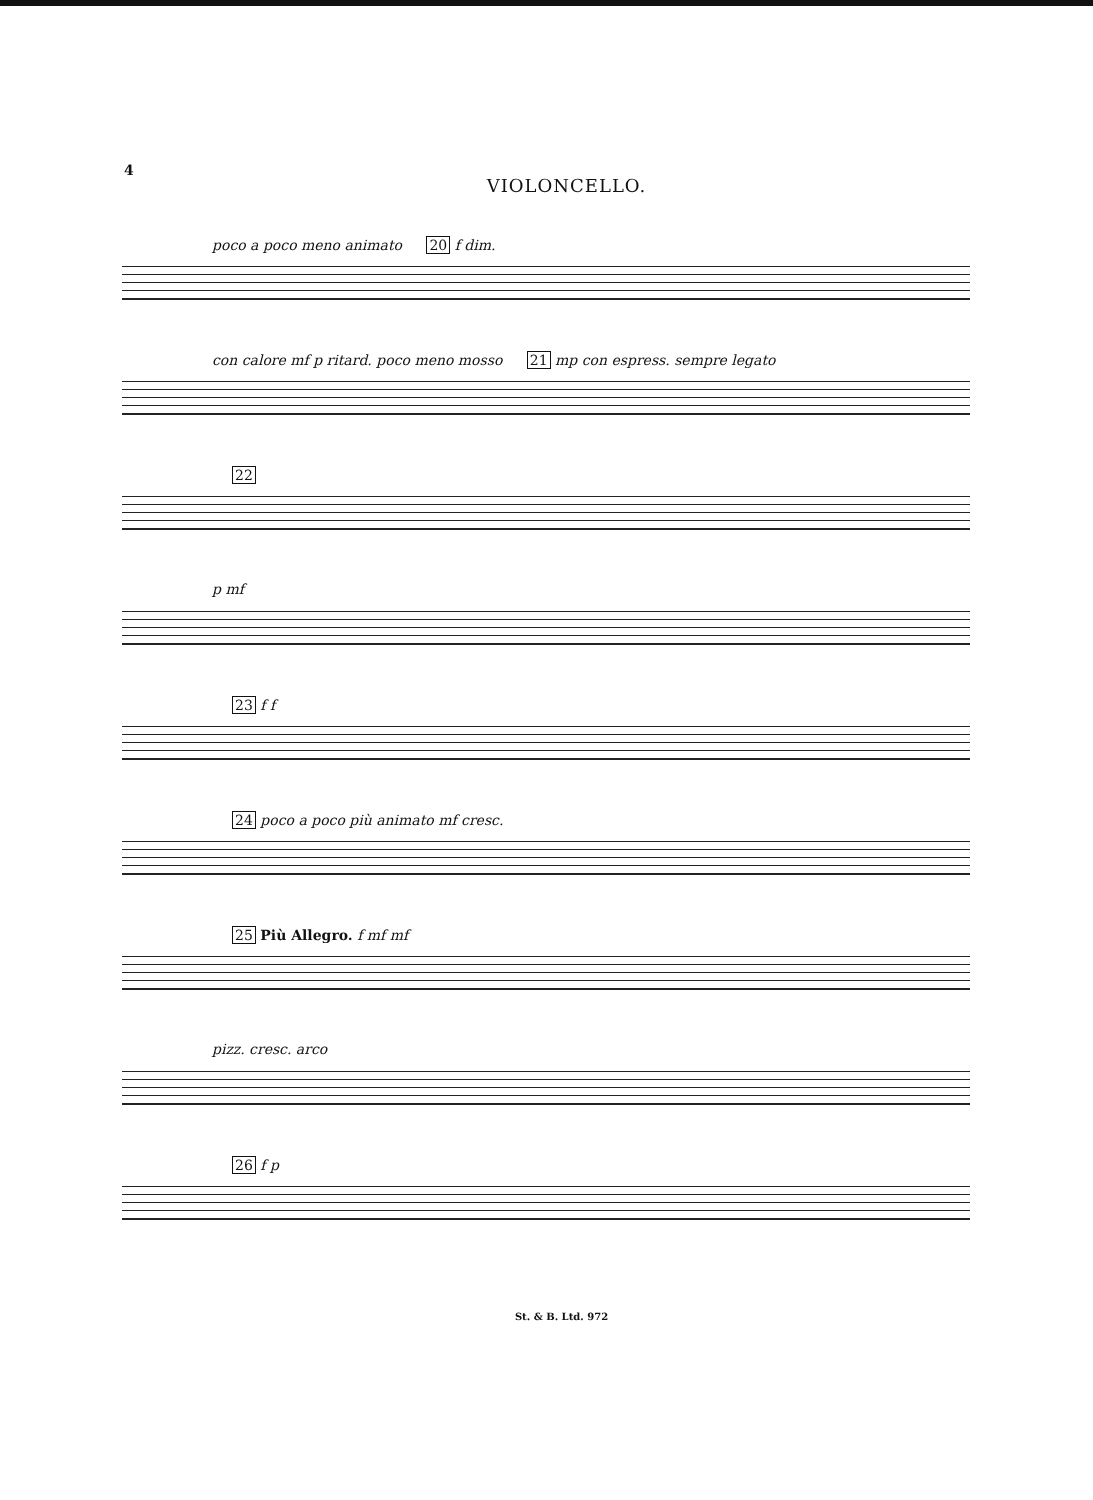4
VIOLONCELLO.
poco a poco meno animato 20 f dim.
con calore mf p ritard. poco meno mosso 21 mp con espress. sempre legato
22
p mf
23 f f
24 poco a poco più animato mf cresc.
25 Più Allegro. f mf mf
pizz. cresc. arco
26 f p
St. & B. Ltd. 972